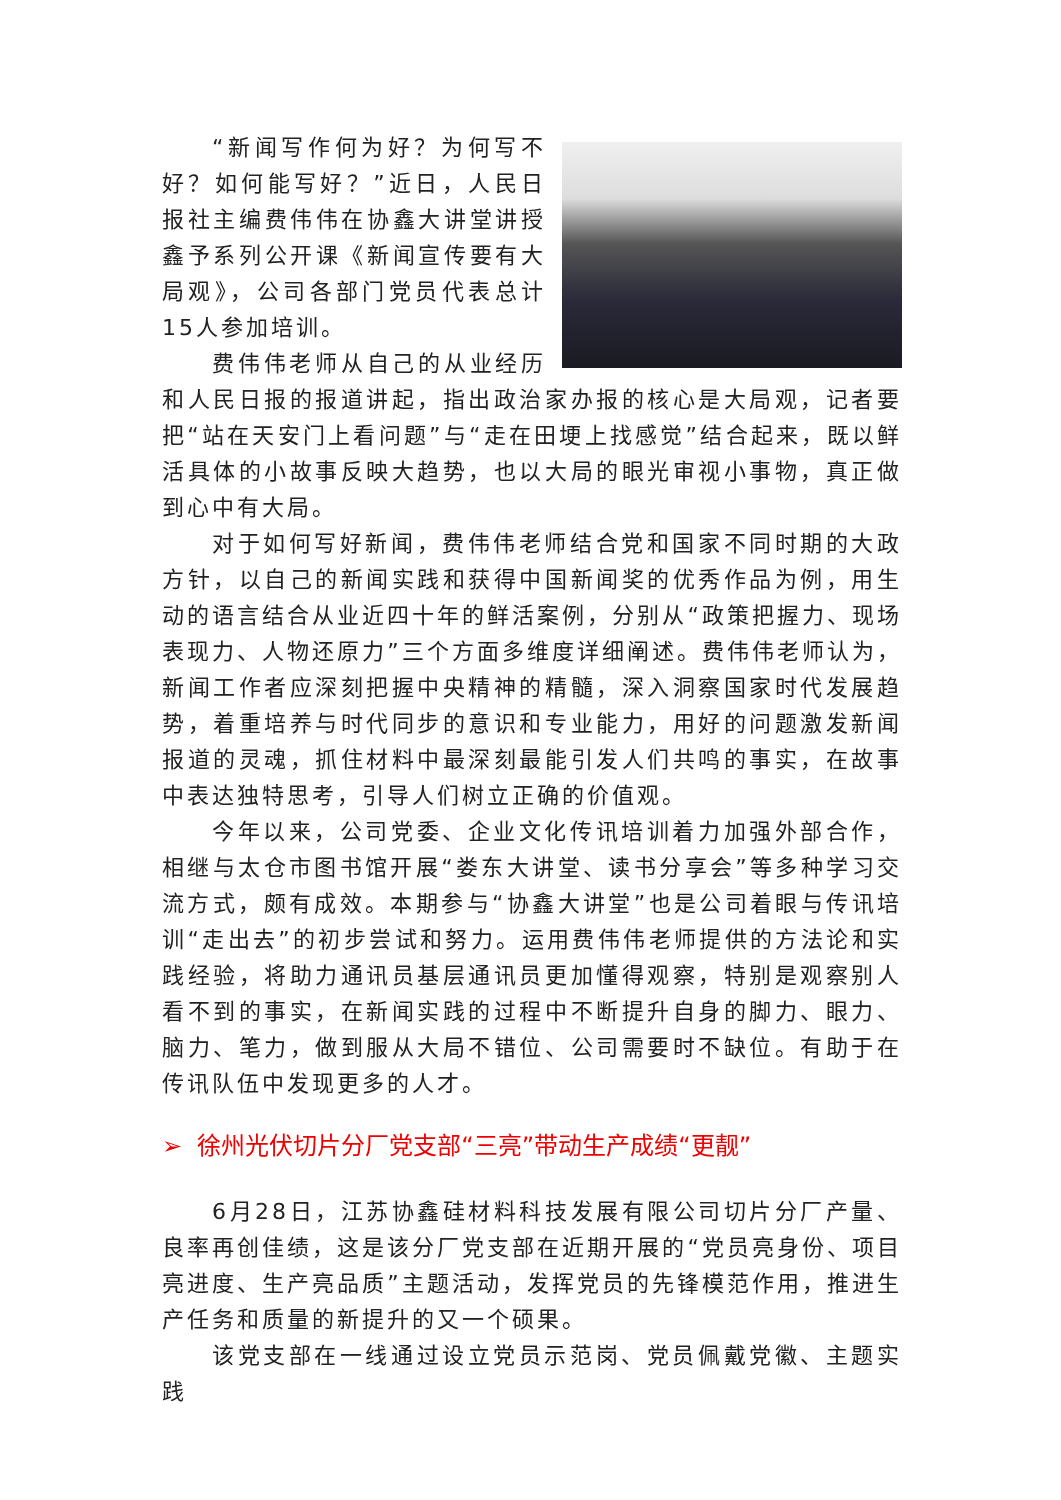“新闻写作何为好？为何写不好？如何能写好？”近日，人民日报社主编费伟伟在协鑫大讲堂讲授鑫予系列公开课《新闻宣传要有大局观》，公司各部门党员代表总计15人参加培训。
费伟伟老师从自己的从业经历和人民日报的报道讲起，指出政治家办报的核心是大局观，记者要把“站在天安门上看问题”与“走在田埂上找感觉”结合起来，既以鲜活具体的小故事反映大趋势，也以大局的眼光审视小事物，真正做到心中有大局。
对于如何写好新闻，费伟伟老师结合党和国家不同时期的大政方针，以自己的新闻实践和获得中国新闻奖的优秀作品为例，用生动的语言结合从业近四十年的鲜活案例，分别从“政策把握力、现场表现力、人物还原力”三个方面多维度详细阐述。费伟伟老师认为，新闻工作者应深刻把握中央精神的精髓，深入洞察国家时代发展趋势，着重培养与时代同步的意识和专业能力，用好的问题激发新闻报道的灵魂，抓住材料中最深刻最能引发人们共鸣的事实，在故事中表达独特思考，引导人们树立正确的价值观。
今年以来，公司党委、企业文化传讯培训着力加强外部合作，相继与太仓市图书馆开展“娄东大讲堂、读书分享会”等多种学习交流方式，颇有成效。本期参与“协鑫大讲堂”也是公司着眼与传讯培训“走出去”的初步尝试和努力。运用费伟伟老师提供的方法论和实践经验，将助力通讯员基层通讯员更加懂得观察，特别是观察别人看不到的事实，在新闻实践的过程中不断提升自身的脚力、眼力、脑力、笔力，做到服从大局不错位、公司需要时不缺位。有助于在传讯队伍中发现更多的人才。
➢ 徐州光伏切片分厂党支部“三亮”带动生产成绩“更靓”
6月28日，江苏协鑫硅材料科技发展有限公司切片分厂产量、良率再创佳绩，这是该分厂党支部在近期开展的“党员亮身份、项目亮进度、生产亮品质”主题活动，发挥党员的先锋模范作用，推进生产任务和质量的新提升的又一个硕果。
该党支部在一线通过设立党员示范岗、党员佩戴党徽、主题实践